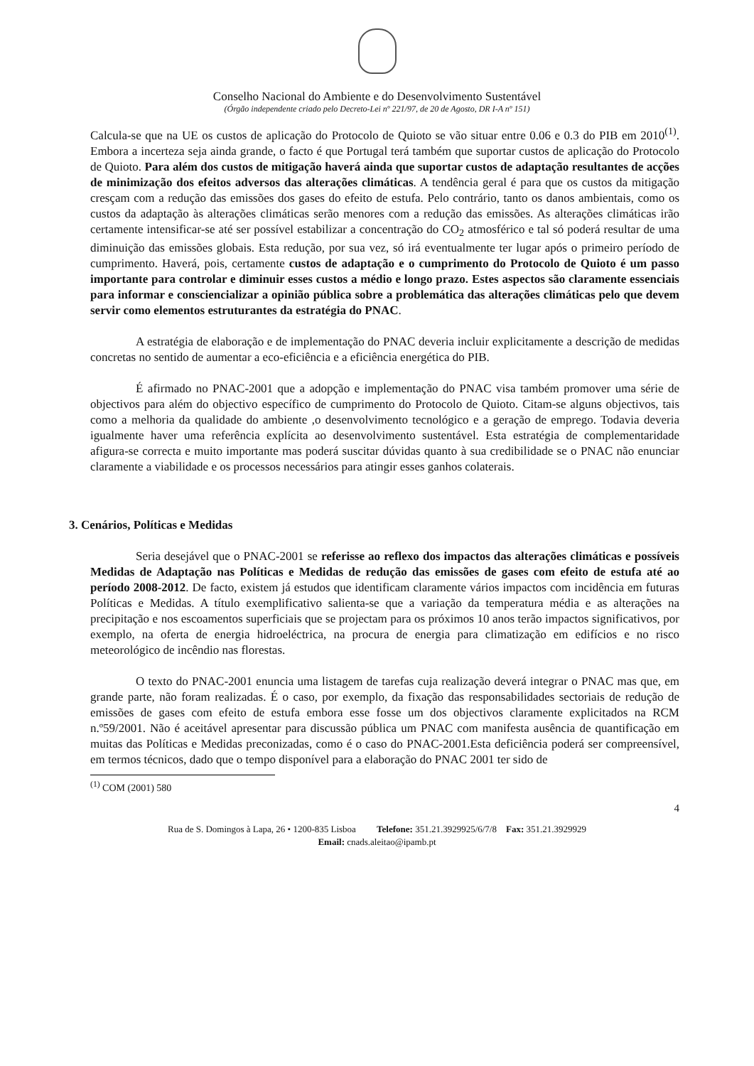Conselho Nacional do Ambiente e do Desenvolvimento Sustentável
(Órgão independente criado pelo Decreto-Lei nº 221/97, de 20 de Agosto, DR I-A nº 151)
Calcula-se que na UE os custos de aplicação do Protocolo de Quioto se vão situar entre 0.06 e 0.3 do PIB em 2010<sup>(1)</sup>. Embora a incerteza seja ainda grande, o facto é que Portugal terá também que suportar custos de aplicação do Protocolo de Quioto. Para além dos custos de mitigação haverá ainda que suportar custos de adaptação resultantes de acções de minimização dos efeitos adversos das alterações climáticas. A tendência geral é para que os custos da mitigação cresçam com a redução das emissões dos gases do efeito de estufa. Pelo contrário, tanto os danos ambientais, como os custos da adaptação às alterações climáticas serão menores com a redução das emissões. As alterações climáticas irão certamente intensificar-se até ser possível estabilizar a concentração do CO<sub>2</sub> atmosférico e tal só poderá resultar de uma diminuição das emissões globais. Esta redução, por sua vez, só irá eventualmente ter lugar após o primeiro período de cumprimento. Haverá, pois, certamente custos de adaptação e o cumprimento do Protocolo de Quioto é um passo importante para controlar e diminuir esses custos a médio e longo prazo. Estes aspectos são claramente essenciais para informar e consciencializar a opinião pública sobre a problemática das alterações climáticas pelo que devem servir como elementos estruturantes da estratégia do PNAC.
A estratégia de elaboração e de implementação do PNAC deveria incluir explicitamente a descrição de medidas concretas no sentido de aumentar a eco-eficiência e a eficiência energética do PIB.
É afirmado no PNAC-2001 que a adopção e implementação do PNAC visa também promover uma série de objectivos para além do objectivo específico de cumprimento do Protocolo de Quioto. Citam-se alguns objectivos, tais como a melhoria da qualidade do ambiente ,o desenvolvimento tecnológico e a geração de emprego. Todavia deveria igualmente haver uma referência explícita ao desenvolvimento sustentável. Esta estratégia de complementaridade afigura-se correcta e muito importante mas poderá suscitar dúvidas quanto à sua credibilidade se o PNAC não enunciar claramente a viabilidade e os processos necessários para atingir esses ganhos colaterais.
3. Cenários, Políticas e Medidas
Seria desejável que o PNAC-2001 se referisse ao reflexo dos impactos das alterações climáticas e possíveis Medidas de Adaptação nas Políticas e Medidas de redução das emissões de gases com efeito de estufa até ao período 2008-2012. De facto, existem já estudos que identificam claramente vários impactos com incidência em futuras Políticas e Medidas. A título exemplificativo salienta-se que a variação da temperatura média e as alterações na precipitação e nos escoamentos superficiais que se projectam para os próximos 10 anos terão impactos significativos, por exemplo, na oferta de energia hidroeléctrica, na procura de energia para climatização em edifícios e no risco meteorológico de incêndio nas florestas.
O texto do PNAC-2001 enuncia uma listagem de tarefas cuja realização deverá integrar o PNAC mas que, em grande parte, não foram realizadas. É o caso, por exemplo, da fixação das responsabilidades sectoriais de redução de emissões de gases com efeito de estufa embora esse fosse um dos objectivos claramente explicitados na RCM n.º59/2001. Não é aceitável apresentar para discussão pública um PNAC com manifesta ausência de quantificação em muitas das Políticas e Medidas preconizadas, como é o caso do PNAC-2001.Esta deficiência poderá ser compreensível, em termos técnicos, dado que o tempo disponível para a elaboração do PNAC 2001 ter sido de
<sup>(1)</sup> COM (2001) 580
4
Rua de S. Domingos à Lapa, 26 • 1200-835 Lisboa Telefone: 351.21.3929925/6/7/8 Fax: 351.21.3929929
Email: cnads.aleitao@ipamb.pt